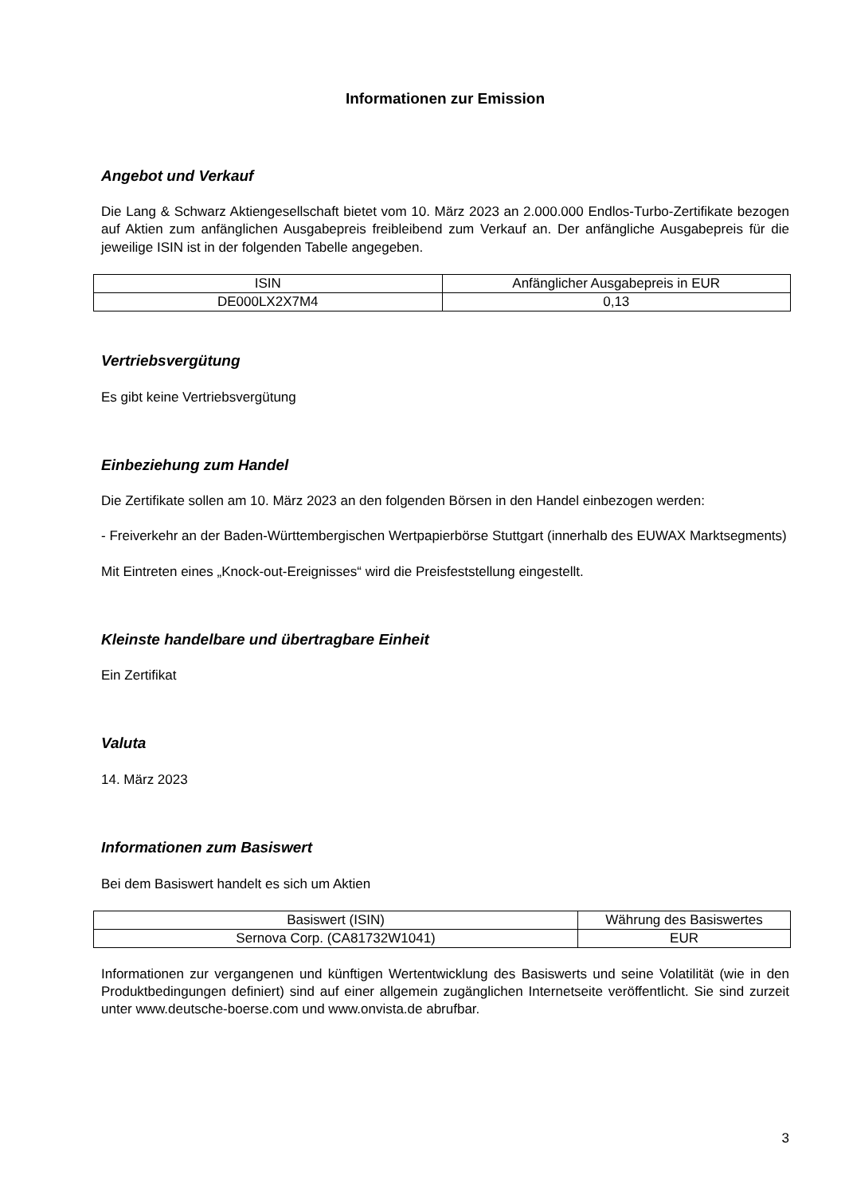Informationen zur Emission
Angebot und Verkauf
Die Lang & Schwarz Aktiengesellschaft bietet vom 10. März 2023 an 2.000.000 Endlos-Turbo-Zertifikate bezogen auf Aktien zum anfänglichen Ausgabepreis freibleibend zum Verkauf an. Der anfängliche Ausgabepreis für die jeweilige ISIN ist in der folgenden Tabelle angegeben.
| ISIN | Anfänglicher Ausgabepreis in EUR |
| DE000LX2X7M4 | 0,13 |
Vertriebsvergütung
Es gibt keine Vertriebsvergütung
Einbeziehung zum Handel
Die Zertifikate sollen am 10. März 2023 an den folgenden Börsen in den Handel einbezogen werden:
- Freiverkehr an der Baden-Württembergischen Wertpapierbörse Stuttgart (innerhalb des EUWAX Marktsegments)
Mit Eintreten eines „Knock-out-Ereignisses“ wird die Preisfeststellung eingestellt.
Kleinste handelbare und übertragbare Einheit
Ein Zertifikat
Valuta
14. März 2023
Informationen zum Basiswert
Bei dem Basiswert handelt es sich um Aktien
| Basiswert (ISIN) | Währung des Basiswertes |
| Sernova Corp. (CA81732W1041) | EUR |
Informationen zur vergangenen und künftigen Wertentwicklung des Basiswerts und seine Volatilität (wie in den Produktbedingungen definiert) sind auf einer allgemein zugänglichen Internetseite veröffentlicht. Sie sind zurzeit unter www.deutsche-boerse.com und www.onvista.de abrufbar.
3